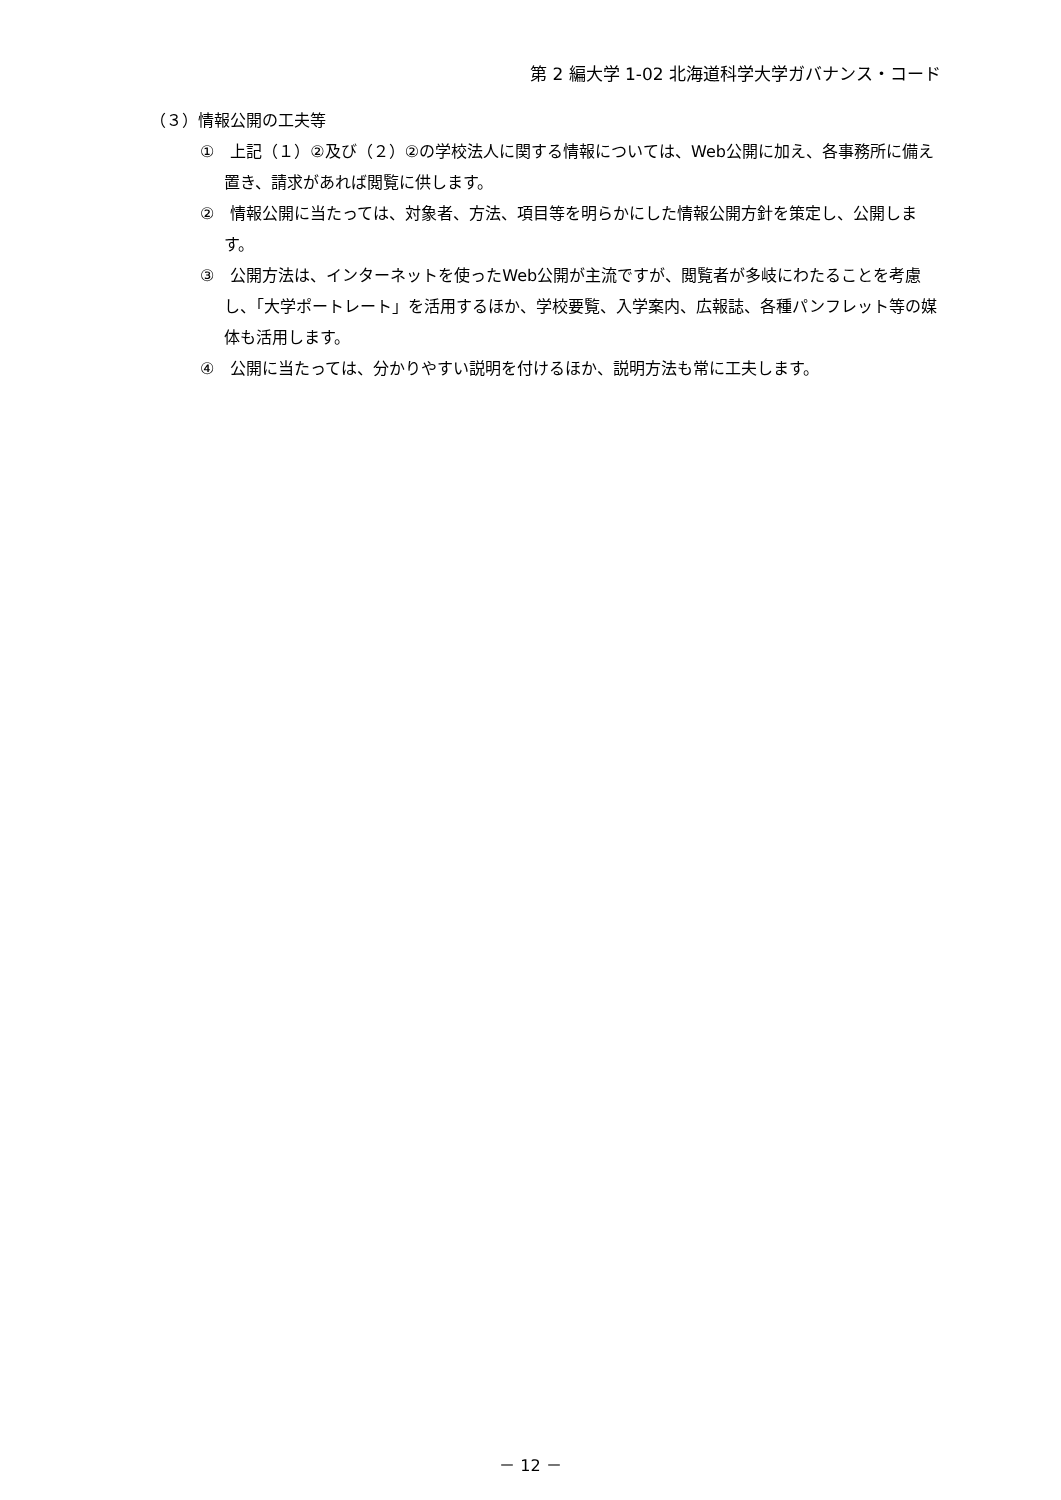第 2 編大学 1-02 北海道科学大学ガバナンス・コード
（３）情報公開の工夫等
①　上記（１）②及び（２）②の学校法人に関する情報については、Web公開に加え、各事務所に備え置き、請求があれば閲覧に供します。
②　情報公開に当たっては、対象者、方法、項目等を明らかにした情報公開方針を策定し、公開します。
③　公開方法は、インターネットを使ったWeb公開が主流ですが、閲覧者が多岐にわたることを考慮し、「大学ポートレート」を活用するほか、学校要覧、入学案内、広報誌、各種パンフレット等の媒体も活用します。
④　公開に当たっては、分かりやすい説明を付けるほか、説明方法も常に工夫します。
－ 12 －